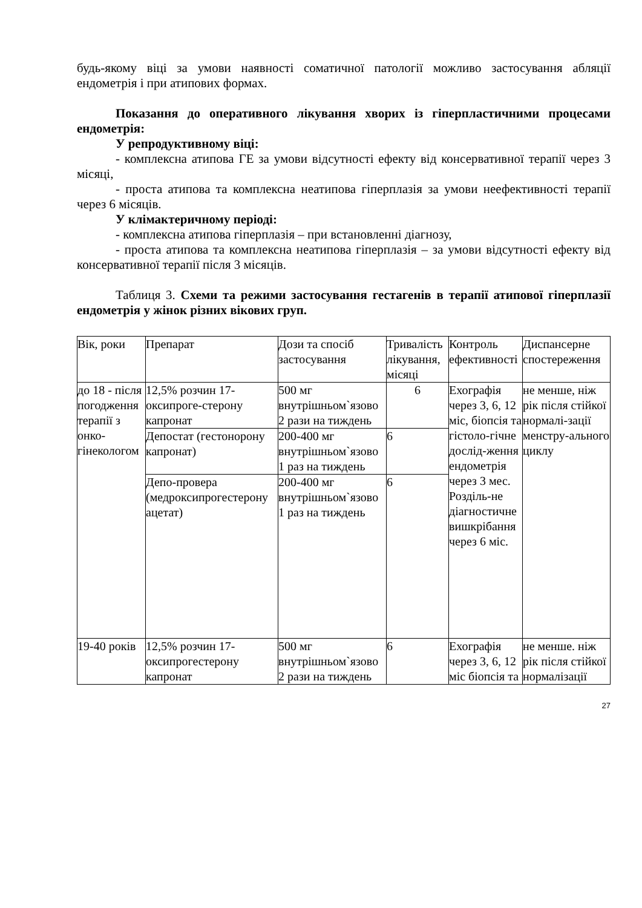будь-якому віці за умови наявності соматичної патології можливо застосування абляції ендометрія і при атипових формах.
Показання до оперативного лікування хворих із гіперпластичними процесами ендометрія:
У репродуктивному віці:
- комплексна атипова ГЕ за умови відсутності ефекту від консервативної терапії через 3 місяці,
- проста атипова та комплексна неатипова гіперплазія за умови неефективності терапії через 6 місяців.
У клімактеричному періоді:
- комплексна атипова гіперплазія – при встановленні діагнозу,
- проста атипова та комплексна неатипова гіперплазія – за умови відсутності ефекту від консервативної терапії після 3 місяців.
Таблиця 3. Схеми та режими застосування гестагенів в терапії атипової гіперплазії ендометрія у жінок різних вікових груп.
| Вік, роки | Препарат | Дози та спосіб застосування | Тривалість лікування, місяці | Контроль ефективності | Диспансерне спостереження |
| до 18 - після погодження терапії з онко-гінекологом | 12,5% розчин 17-оксипроге-стерону капронат | 500 мг внутрішньом`язово 2 рази на тиждень | 6 | Ехографія через 3, 6, 12 міс, біопсія та гістоло-гічне дослід-ження ендометрія через 3 мес. Розділь-не діагностичне вишкрібання через 6 міс. | не менше, ніж рік після стійкої нормалі-зації менстру-ального циклу |
| | Депостат (гестонорону капронат) | 200-400 мг внутрішньом`язово 1 раз на тиждень | 6 | | |
| | Депо-провера (медроксипрогестерону ацетат) | 200-400 мг внутрішньом`язово 1 раз на тиждень | 6 | | |
| 19-40 років | 12,5% розчин 17-оксипрогестерону капронат | 500 мг внутрішньом`язово 2 рази на тиждень | 6 | Ехографія через 3, 6, 12 міс біопсія та | не менше. ніж рік після стійкої нормалізації |
27